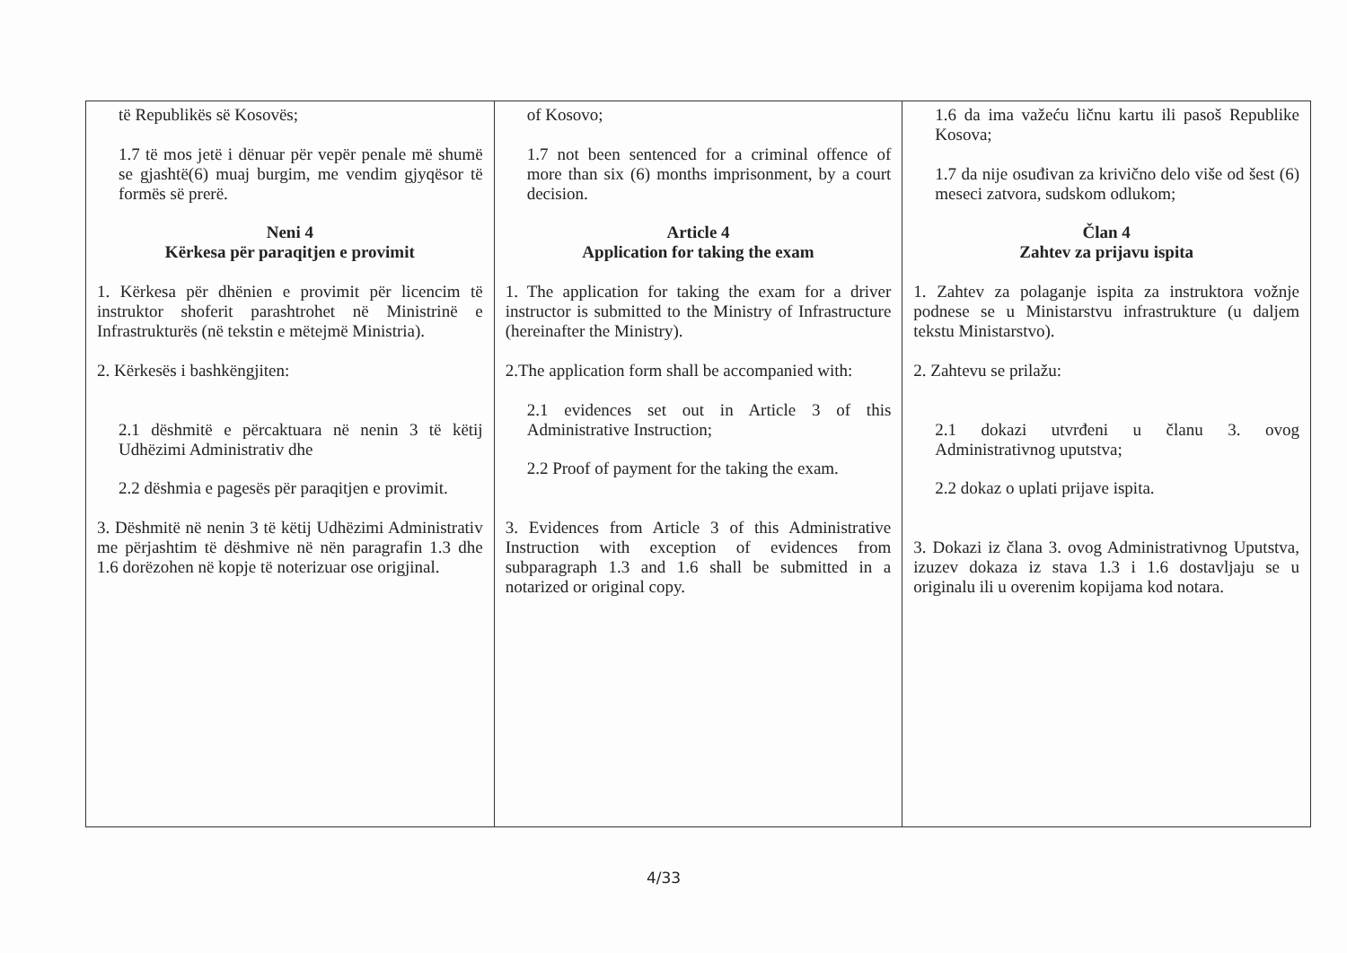| të Republikës së Kosovës; 1.7 të mos jetë i dënuar për vepër penale më shumë se gjashtë(6) muaj burgim, me vendim gjyqësor të formës së prerë. Neni 4 Kërkesa për paraqitjen e provimit 1. Kërkesa për dhënien e provimit për licencim të instruktor shoferit parashtrohet në Ministrinë e Infrastrukturës (në tekstin e mëtejmë Ministria). 2. Kërkesës i bashkëngjiten: 2.1 dëshmitë e përcaktuara në nenin 3 të këtij Udhëzimi Administrativ dhe 2.2 dëshmia e pagesës për paraqitjen e provimit. 3. Dëshmitë në nenin 3 të këtij Udhëzimi Administrativ me përjashtim të dëshmive në nën paragrafin 1.3 dhe 1.6 dorëzohen në kopje të noterizuar ose origjinal. | of Kosovo; 1.7 not been sentenced for a criminal offence of more than six (6) months imprisonment, by a court decision. Article 4 Application for taking the exam 1. The application for taking the exam for a driver instructor is submitted to the Ministry of Infrastructure (hereinafter the Ministry). 2.The application form shall be accompanied with: 2.1 evidences set out in Article 3 of this Administrative Instruction; 2.2 Proof of payment for the taking the exam. 3. Evidences from Article 3 of this Administrative Instruction with exception of evidences from subparagraph 1.3 and 1.6 shall be submitted in a notarized or original copy. | 1.6 da ima važeću ličnu kartu ili pasoš Republike Kosova; 1.7 da nije osuđivan za krivično delo više od šest (6) meseci zatvora, sudskom odlukom; Član 4 Zahtev za prijavu ispita 1. Zahtev za polaganje ispita za instruktora vožnje podnese se u Ministarstvu infrastrukture (u daljem tekstu Ministarstvo). 2. Zahtevu se prilažu: 2.1 dokazi utvrđeni u članu 3. ovog Administrativnog uputstva; 2.2 dokaz o uplati prijave ispita. 3. Dokazi iz člana 3. ovog Administrativnog Uputstva, izuzev dokaza iz stava 1.3 i 1.6 dostavljaju se u originalu ili u overenim kopijama kod notara. |
4/33